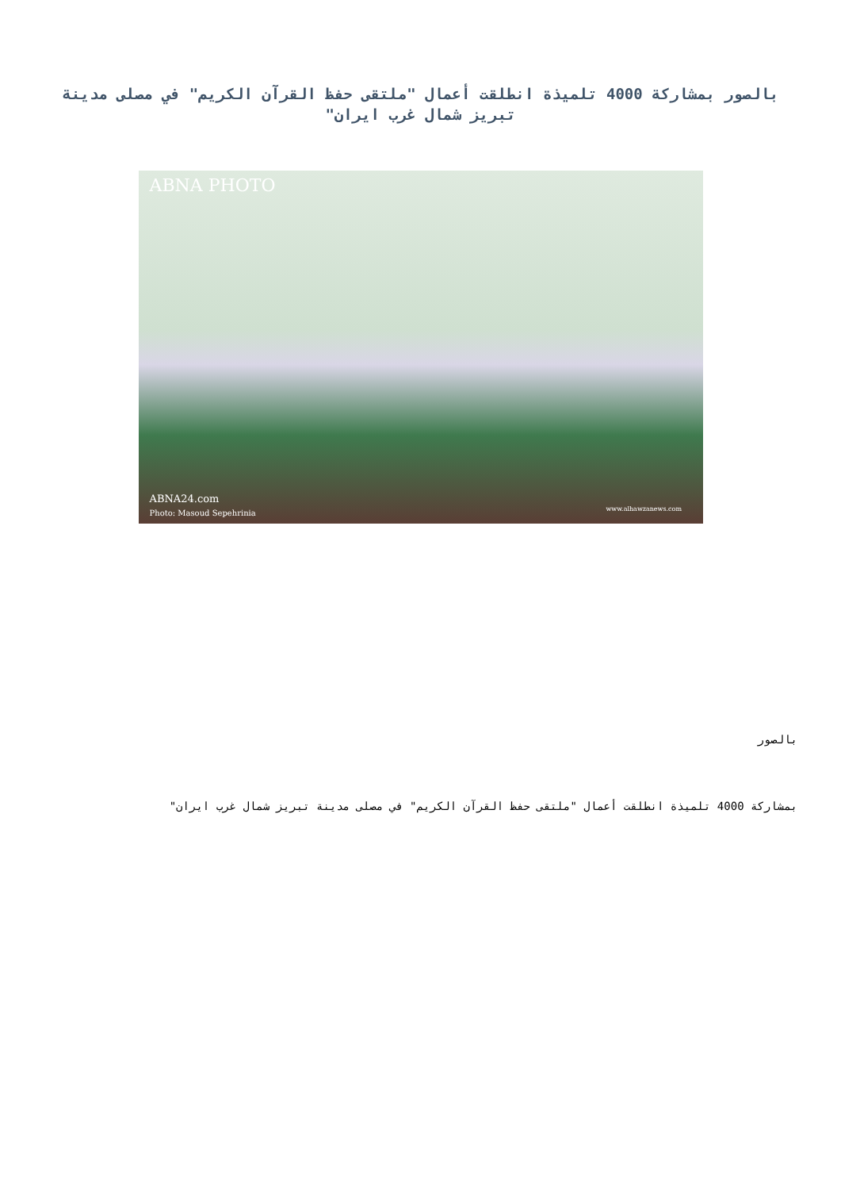بالصور بمشاركة 4000 تلميذة انطلقت أعمال "ملتقى حفظ القرآن الكريم" في مصلى مدينة تبريز شمال غرب ايران"
ABNA PHOTO
ABNA24.com
Photo: Masoud Sepehrinia www.alhawzanews.com
بالصور
بمشاركة 4000 تلميذة انطلقت أعمال "ملتقى حفظ القرآن الكريم" في مصلى مدينة تبريز شمال غرب ايران"